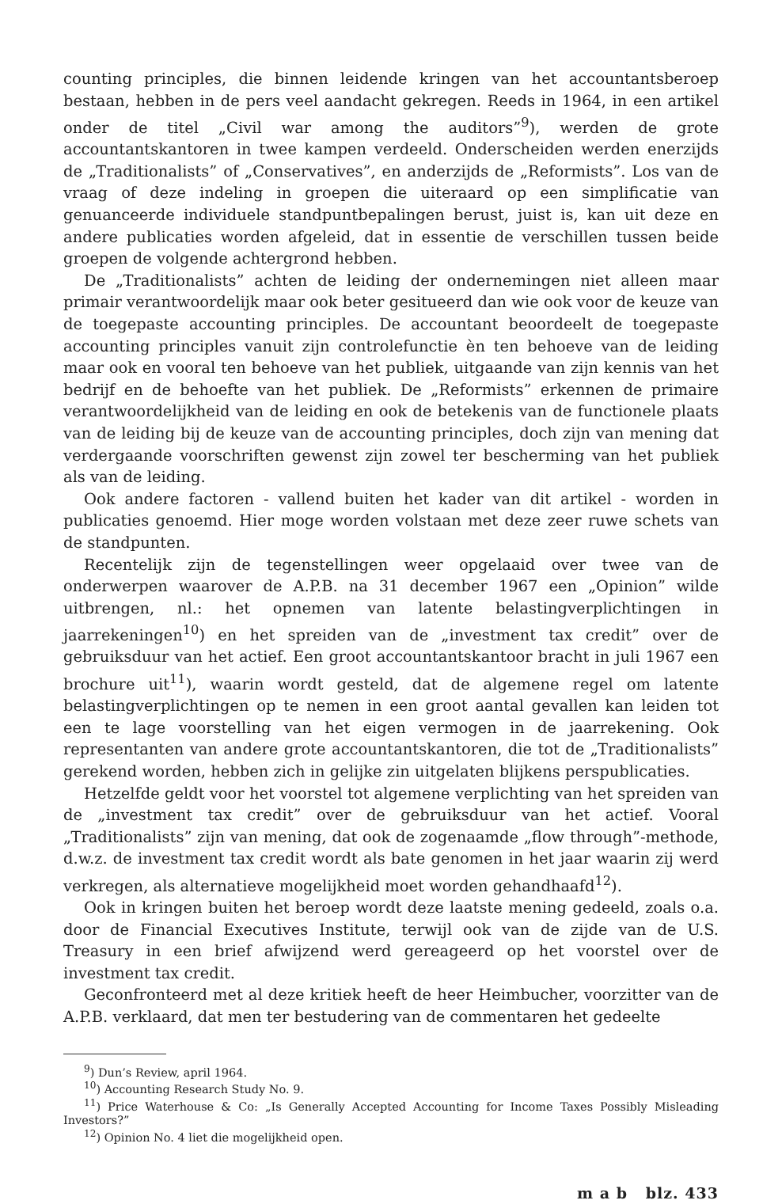counting principles, die binnen leidende kringen van het accountantsberoep bestaan, hebben in de pers veel aandacht gekregen. Reeds in 1964, in een artikel onder de titel „Civil war among the auditors”<sup>9</sup>), werden de grote accountantskantoren in twee kampen verdeeld. Onderscheiden werden enerzijds de „Traditionalists” of „Conservatives”, en anderzijds de „Reformists”. Los van de vraag of deze indeling in groepen die uiteraard op een simplificatie van genuanceerde individuele standpuntbepalingen berust, juist is, kan uit deze en andere publicaties worden afgeleid, dat in essentie de verschillen tussen beide groepen de volgende achtergrond hebben.
De „Traditionalists” achten de leiding der ondernemingen niet alleen maar primair verantwoordelijk maar ook beter gesitueerd dan wie ook voor de keuze van de toegepaste accounting principles. De accountant beoordeelt de toegepaste accounting principles vanuit zijn controlefunctie èn ten behoeve van de leiding maar ook en vooral ten behoeve van het publiek, uitgaande van zijn kennis van het bedrijf en de behoefte van het publiek. De „Reformists” erkennen de primaire verantwoordelijkheid van de leiding en ook de betekenis van de functionele plaats van de leiding bij de keuze van de accounting principles, doch zijn van mening dat verdergaande voorschriften gewenst zijn zowel ter bescherming van het publiek als van de leiding.
Ook andere factoren - vallend buiten het kader van dit artikel - worden in publicaties genoemd. Hier moge worden volstaan met deze zeer ruwe schets van de standpunten.
Recentelijk zijn de tegenstellingen weer opgelaaid over twee van de onderwerpen waarover de A.P.B. na 31 december 1967 een „Opinion” wilde uitbrengen, nl.: het opnemen van latente belastingverplichtingen in jaarrekeningen<sup>10</sup>) en het spreiden van de „investment tax credit” over de gebruiksduur van het actief. Een groot accountantskantoor bracht in juli 1967 een brochure uit<sup>11</sup>), waarin wordt gesteld, dat de algemene regel om latente belastingverplichtingen op te nemen in een groot aantal gevallen kan leiden tot een te lage voorstelling van het eigen vermogen in de jaarrekening. Ook representanten van andere grote accountantskantoren, die tot de „Traditionalists” gerekend worden, hebben zich in gelijke zin uitgelaten blijkens perspublicaties.
Hetzelfde geldt voor het voorstel tot algemene verplichting van het spreiden van de „investment tax credit” over de gebruiksduur van het actief. Vooral „Traditionalists” zijn van mening, dat ook de zogenaamde „flow through”-methode, d.w.z. de investment tax credit wordt als bate genomen in het jaar waarin zij werd verkregen, als alternatieve mogelijkheid moet worden gehandhaafd<sup>12</sup>).
Ook in kringen buiten het beroep wordt deze laatste mening gedeeld, zoals o.a. door de Financial Executives Institute, terwijl ook van de zijde van de U.S. Treasury in een brief afwijzend werd gereageerd op het voorstel over de investment tax credit.
Geconfronteerd met al deze kritiek heeft de heer Heimbucher, voorzitter van de A.P.B. verklaard, dat men ter bestudering van de commentaren het gedeelte
<sup>9</sup>) Dun’s Review, april 1964.
<sup>10</sup>) Accounting Research Study No. 9.
<sup>11</sup>) Price Waterhouse & Co: „Is Generally Accepted Accounting for Income Taxes Possibly Misleading Investors?”
<sup>12</sup>) Opinion No. 4 liet die mogelijkheid open.
m a b blz. 433